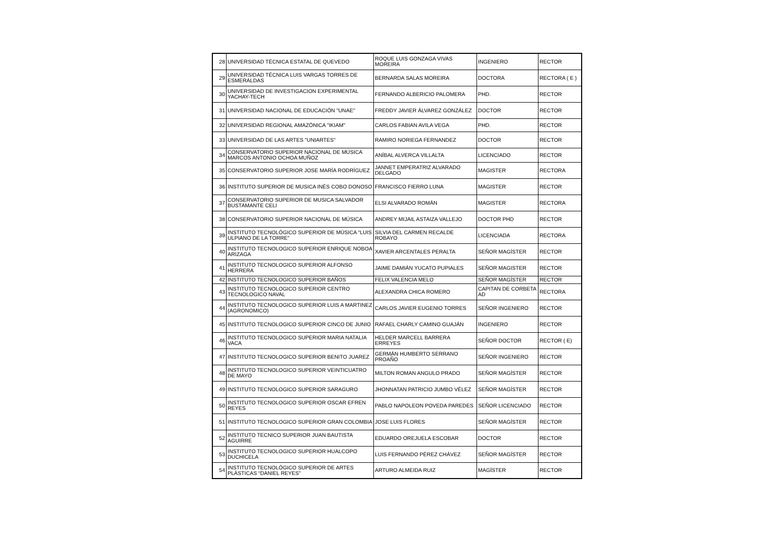| 28 | UNIVERSIDAD TÉCNICA ESTATAL DE QUEVEDO | ROQUE LUIS GONZAGA VIVAS MOREIRA | INGENIERO | RECTOR |
| 29 | UNIVERSIDAD TÉCNICA LUIS VARGAS TORRES DE ESMERALDAS | BERNARDA SALAS MOREIRA | DOCTORA | RECTORA ( E ) |
| 30 | UNIVERSIDAD DE INVESTIGACION EXPERIMENTAL YACHAY-TECH | FERNANDO ALBERICIO PALOMERA | PHD. | RECTOR |
| 31 | UNIVERSIDAD NACIONAL DE EDUCACIÓN "UNAE" | FREDDY JAVIER ÁLVAREZ GONZÁLEZ | DOCTOR | RECTOR |
| 32 | UNIVERSIDAD REGIONAL AMAZÓNICA "IKIAM" | CARLOS FABIAN AVILA VEGA | PHD. | RECTOR |
| 33 | UNIVERSIDAD DE LAS ARTES "UNIARTES" | RAMIRO NORIEGA FERNANDEZ | DOCTOR | RECTOR |
| 34 | CONSERVATORIO SUPERIOR NACIONAL DE MÚSICA MARCOS ANTONIO OCHOA MUÑOZ | ANÍBAL ALVERCA VILLALTA | LICENCIADO | RECTOR |
| 35 | CONSERVATORIO SUPERIOR JOSE MARÍA RODRÍGUEZ | JANNET EMPERATRIZ ALVARADO DELGADO | MAGISTER | RECTORA |
| 36 | INSTITUTO SUPERIOR DE MUSICA INÉS COBO DONOSO | FRANCISCO FIERRO LUNA | MAGISTER | RECTOR |
| 37 | CONSERVATORIO SUPERIOR DE MUSICA SALVADOR BUSTAMANTE CELI | ELSI ALVARADO ROMÁN | MAGISTER | RECTORA |
| 38 | CONSERVATORIO SUPERIOR NACIONAL DE MÚSICA | ANDREY MIJAIL ASTAIZA VALLEJO | DOCTOR PHD | RECTOR |
| 39 | INSTITUTO TECNOLÓGICO SUPERIOR DE MÚSICA “LUIS ULPIANO DE LA TORRE” | SILVIA DEL CARMEN RECALDE ROBAYO | LICENCIADA | RECTORA |
| 40 | INSTITUTO TECNOLOGICO SUPERIOR ENRIQUE NOBOA ARIZAGA | XAVIER ARCENTALES PERALTA | SEÑOR MAGÍSTER | RECTOR |
| 41 | INSTITUTO TECNOLOGICO SUPERIOR ALFONSO HERRERA | JAIME DAMIÁN YUCATO PUPIALES | SEÑOR MAGISTER | RECTOR |
| 42 | INSTITUTO TECNOLOGICO SUPERIOR BAÑOS | FELIX VALENCIA MELO | SEÑOR MAGÍSTER | RECTOR |
| 43 | INSTITUTO TECNOLOGICO SUPERIOR CENTRO TECNOLOGICO NAVAL | ALEXANDRA CHICA ROMERO | CAPITAN DE CORBETA AD | RECTORA |
| 44 | INSTITUTO TECNOLOGICO SUPERIOR LUIS A MARTINEZ (AGRONOMICO) | CARLOS JAVIER EUGENIO TORRES | SEÑOR INGENIERO | RECTOR |
| 45 | INSTITUTO TECNOLOGICO SUPERIOR CINCO DE JUNIO | RAFAEL CHARLY CAMINO GUAJÁN | INGENIERO | RECTOR |
| 46 | INSTITUTO TECNOLOGICO SUPERIOR MARIA NATALIA VACA | HELDER MARCELL BARRERA ERREYES | SEÑOR DOCTOR | RECTOR ( E) |
| 47 | INSTITUTO TECNOLOGICO SUPERIOR BENITO JUAREZ | GERMÁN HUMBERTO SERRANO PROAÑO | SEÑOR INGENIERO | RECTOR |
| 48 | INSTITUTO TECNOLOGICO SUPERIOR VEINTICUATRO DE MAYO | MILTON ROMAN ANGULO PRADO | SEÑOR MAGÍSTER | RECTOR |
| 49 | INSTITUTO TECNOLOGICO SUPERIOR SARAGURO | JHONNATAN PATRICIO JUMBO VÉLEZ | SEÑOR MAGÍSTER | RECTOR |
| 50 | INSTITUTO TECNOLOGICO SUPERIOR OSCAR EFREN REYES | PABLO NAPOLEON POVEDA PAREDES | SEÑOR LICENCIADO | RECTOR |
| 51 | INSTITUTO TECNOLOGICO SUPERIOR GRAN COLOMBIA | JOSE LUIS FLORES | SEÑOR MAGÍSTER | RECTOR |
| 52 | INSTITUTO TECNICO SUPERIOR JUAN BAUTISTA AGUIRRE | EDUARDO OREJUELA ESCOBAR | DOCTOR | RECTOR |
| 53 | INSTITUTO TECNOLOGICO SUPERIOR HUALCOPO DUCHICELA | LUIS FERNANDO PÉREZ CHÁVEZ | SEÑOR MAGÍSTER | RECTOR |
| 54 | INSTITUTO TECNOLÓGICO SUPERIOR DE ARTES PLÁSTICAS “DANIEL REYES” | ARTURO ALMEIDA RUIZ | MAGÍSTER | RECTOR |